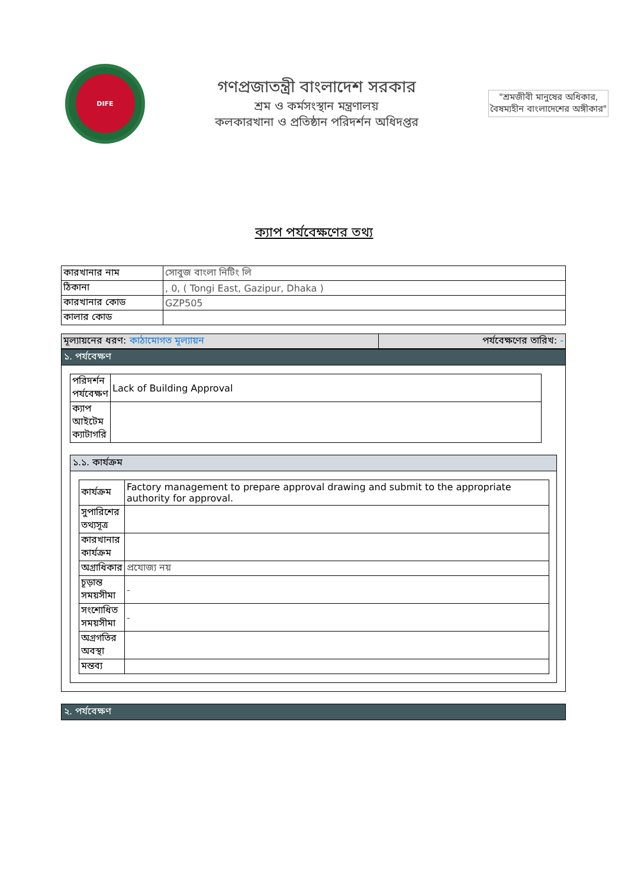DIFE
গণপ্রজাতন্ত্রী বাংলাদেশ সরকার
শ্রম ও কর্মসংস্থান মন্ত্রণালয়
কলকারখানা ও প্রতিষ্ঠান পরিদর্শন অধিদপ্তর
"শ্রমজীবী মানুষের অধিকার,
বৈষম্যহীন বাংলাদেশের অঙ্গীকার"
ক্যাপ পর্যবেক্ষণের তথ্য
| কারখানার নাম | সোবুজ বাংলা নিটিং লি |
| ঠিকানা | , 0, ( Tongi East, Gazipur, Dhaka ) |
| কারখানার কোড | GZP505 |
| কালার কোড | |
| মূল্যায়নের ধরণ: কাঠামোগত মূল্যায়ন | পর্যবেক্ষণের তারিখ: - |
১. পর্যবেক্ষণ
| পরিদর্শন পর্যবেক্ষণ | Lack of Building Approval |
| ক্যাপ আইটেম ক্যাটাগরি | |
১.১. কার্যক্রম
| কার্যক্রম | Factory management to prepare approval drawing and submit to the appropriate authority for approval. |
| সুপারিশের তথ্যসূত্র | |
| কারখানার কার্যক্রম | |
| অগ্রাধিকার | প্রযোজ্য নয় |
| চূড়ান্ত সময়সীমা | - |
| সংশোধিত সময়সীমা | - |
| অগ্রগতির অবস্থা | |
| মন্তব্য | |
২. পর্যবেক্ষণ